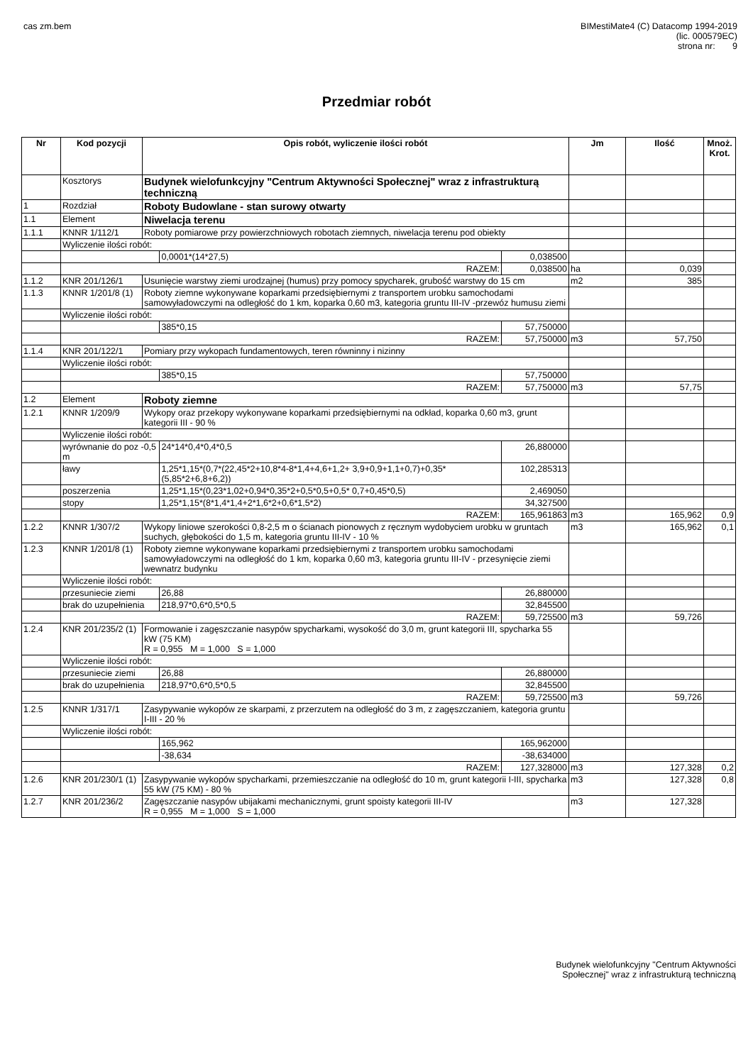cas zm.bem BIMestiMate4 (C) Datacomp 1994-2019
(lic. 000579EC)
strona nr: 9
Przedmiar robót
| Nr | Kod pozycji | Opis robót, wyliczenie ilości robót | | | Jm | Ilość | Mnoż. Krot. |
| --- | --- | --- | --- | --- | --- | --- | --- |
| | Kosztorys | Budynek wielofunkcyjny "Centrum Aktywności Społecznej" wraz z infrastrukturą techniczną | | | | | |
| 1 | Rozdział | Roboty Budowlane - stan surowy otwarty | | | | | |
| 1.1 | Element | Niwelacja terenu | | | | | |
| 1.1.1 | KNNR 1/112/1 | Roboty pomiarowe przy powierzchniowych robotach ziemnych, niwelacja terenu pod obiekty | | | | | |
| | Wyliczenie ilości robót: | | | | | | |
| | | | 0,0001*(14*27,5) | 0,038500 | | | |
| | RAZEM: | | | 0,038500 | ha | 0,039 | |
| 1.1.2 | KNR 201/126/1 | Usunięcie warstwy ziemi urodzajnej (humus) przy pomocy spycharek, grubość warstwy do 15 cm | | | m2 | 385 | |
| 1.1.3 | KNNR 1/201/8 (1) | Roboty ziemne wykonywane koparkami przedsiębiernymi z transportem urobku samochodami samowyładowczymi na odległość do 1 km, koparka 0,60 m3, kategoria gruntu III-IV -przewóz humusu ziemi | | | | | |
| | Wyliczenie ilości robót: | | | | | | |
| | | | 385*0,15 | 57,750000 | | | |
| | RAZEM: | | | 57,750000 | m3 | 57,750 | |
| 1.1.4 | KNR 201/122/1 | Pomiary przy wykopach fundamentowych, teren równinny i nizinny | | | | | |
| | Wyliczenie ilości robót: | | | | | | |
| | | | 385*0,15 | 57,750000 | | | |
| | RAZEM: | | | 57,750000 | m3 | 57,75 | |
| 1.2 | Element | Roboty ziemne | | | | | |
| 1.2.1 | KNNR 1/209/9 | Wykopy oraz przekopy wykonywane koparkami przedsiębiernymi na odkład, koparka 0,60 m3, grunt kategorii III - 90 % | | | | | |
| | Wyliczenie ilości robót: | | | | | | |
| | wyrównanie do poz -0,5 m | | 24*14*0,4*0,4*0,5 | 26,880000 | | | |
| | ławy | | 1,25*1,15*(0,7*(22,45*2+10,8*4-8*1,4+4,6+1,2+ 3,9+0,9+1,1+0,7)+0,35*(5,85*2+6,8+6,2)) | 102,285313 | | | |
| | poszerzenia | | 1,25*1,15*(0,23*1,02+0,94*0,35*2+0,5*0,5+0,5* 0,7+0,45*0,5) | 2,469050 | | | |
| | stopy | | 1,25*1,15*(8*1,4*1,4+2*1,6*2+0,6*1,5*2) | 34,327500 | | | |
| | RAZEM: | | | 165,961863 | m3 | 165,962 | 0,9 |
| 1.2.2 | KNNR 1/307/2 | Wykopy liniowe szerokości 0,8-2,5 m o ścianach pionowych z ręcznym wydobyciem urobku w gruntach suchych, głębokości do 1,5 m, kategoria gruntu III-IV - 10 % | | | m3 | 165,962 | 0,1 |
| 1.2.3 | KNNR 1/201/8 (1) | Roboty ziemne wykonywane koparkami przedsiębiernymi z transportem urobku samochodami samowyładowczymi na odległość do 1 km, koparka 0,60 m3, kategoria gruntu III-IV - przesynięcie ziemi wewnatrz budynku | | | | | |
| | Wyliczenie ilości robót: | | | | | | |
| | przesuniecie ziemi | | 26,88 | 26,880000 | | | |
| | brak do uzupełnienia | | 218,97*0,6*0,5*0,5 | 32,845500 | | | |
| | RAZEM: | | | 59,725500 | m3 | 59,726 | |
| 1.2.4 | KNR 201/235/2 (1) | Formowanie i zagęszczanie nasypów spycharkami, wysokość do 3,0 m, grunt kategorii III, spycharka 55 kW (75 KM) R = 0,955 M = 1,000 S = 1,000 | | | | | |
| | Wyliczenie ilości robót: | | | | | | |
| | przesuniecie ziemi | | 26,88 | 26,880000 | | | |
| | brak do uzupełnienia | | 218,97*0,6*0,5*0,5 | 32,845500 | | | |
| | RAZEM: | | | 59,725500 | m3 | 59,726 | |
| 1.2.5 | KNNR 1/317/1 | Zasypywanie wykopów ze skarpami, z przerzutem na odległość do 3 m, z zagęszczaniem, kategoria gruntu I-III - 20 % | | | | | |
| | Wyliczenie ilości robót: | | | | | | |
| | | | 165,962 | 165,962000 | | | |
| | | | -38,634 | -38,634000 | | | |
| | RAZEM: | | | 127,328000 | m3 | 127,328 | 0,2 |
| 1.2.6 | KNR 201/230/1 (1) | Zasypywanie wykopów spycharkami, przemieszczanie na odległość do 10 m, grunt kategorii I-III, spycharka 55 kW (75 KM) - 80 % | | | m3 | 127,328 | 0,8 |
| 1.2.7 | KNR 201/236/2 | Zagęszczanie nasypów ubijakami mechanicznymi, grunt spoisty kategorii III-IV R = 0,955 M = 1,000 S = 1,000 | | | m3 | 127,328 | |
Budynek wielofunkcyjny "Centrum Aktywności
Społecznej" wraz z infrastrukturą techniczną